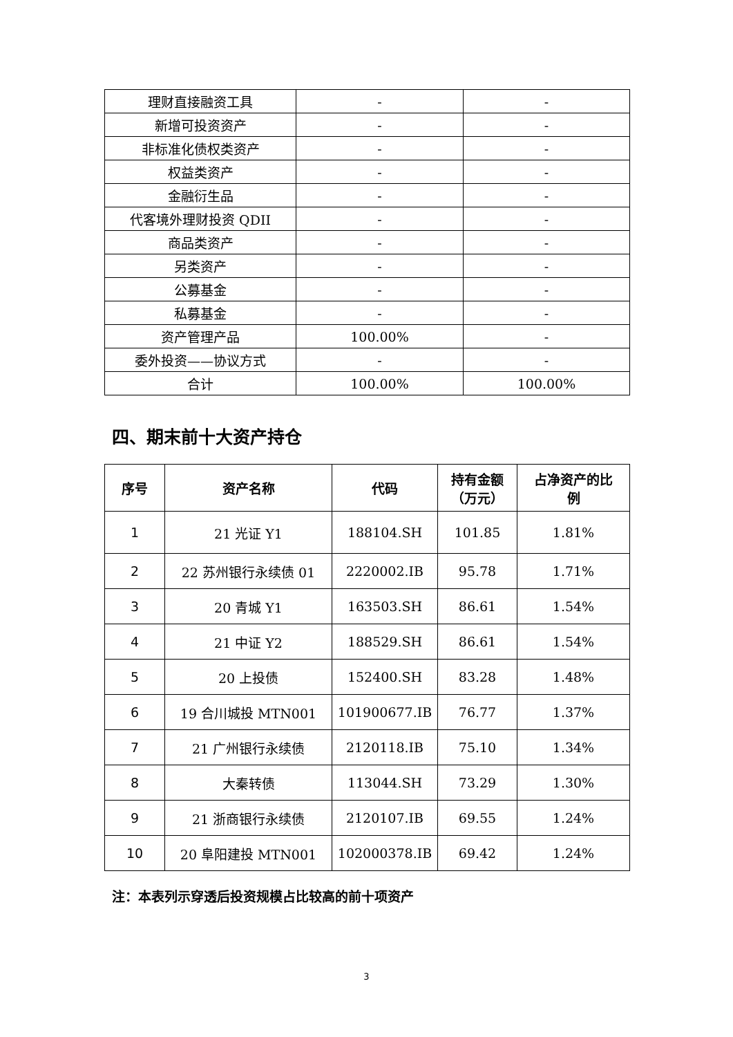| 理财直接融资工具 | - | - |
| 新增可投资资产 | - | - |
| 非标准化债权类资产 | - | - |
| 权益类资产 | - | - |
| 金融衍生品 | - | - |
| 代客境外理财投资 QDII | - | - |
| 商品类资产 | - | - |
| 另类资产 | - | - |
| 公募基金 | - | - |
| 私募基金 | - | - |
| 资产管理产品 | 100.00% | - |
| 委外投资——协议方式 | - | - |
| 合计 | 100.00% | 100.00% |
四、期末前十大资产持仓
| 序号 | 资产名称 | 代码 | 持有金额 （万元） | 占净资产的比 例 |
| --- | --- | --- | --- | --- |
| 1 | 21 光证 Y1 | 188104.SH | 101.85 | 1.81% |
| 2 | 22 苏州银行永续债 01 | 2220002.IB | 95.78 | 1.71% |
| 3 | 20 青城 Y1 | 163503.SH | 86.61 | 1.54% |
| 4 | 21 中证 Y2 | 188529.SH | 86.61 | 1.54% |
| 5 | 20 上投债 | 152400.SH | 83.28 | 1.48% |
| 6 | 19 合川城投 MTN001 | 101900677.IB | 76.77 | 1.37% |
| 7 | 21 广州银行永续债 | 2120118.IB | 75.10 | 1.34% |
| 8 | 大秦转债 | 113044.SH | 73.29 | 1.30% |
| 9 | 21 浙商银行永续债 | 2120107.IB | 69.55 | 1.24% |
| 10 | 20 阜阳建投 MTN001 | 102000378.IB | 69.42 | 1.24% |
注：本表列示穿透后投资规模占比较高的前十项资产
3